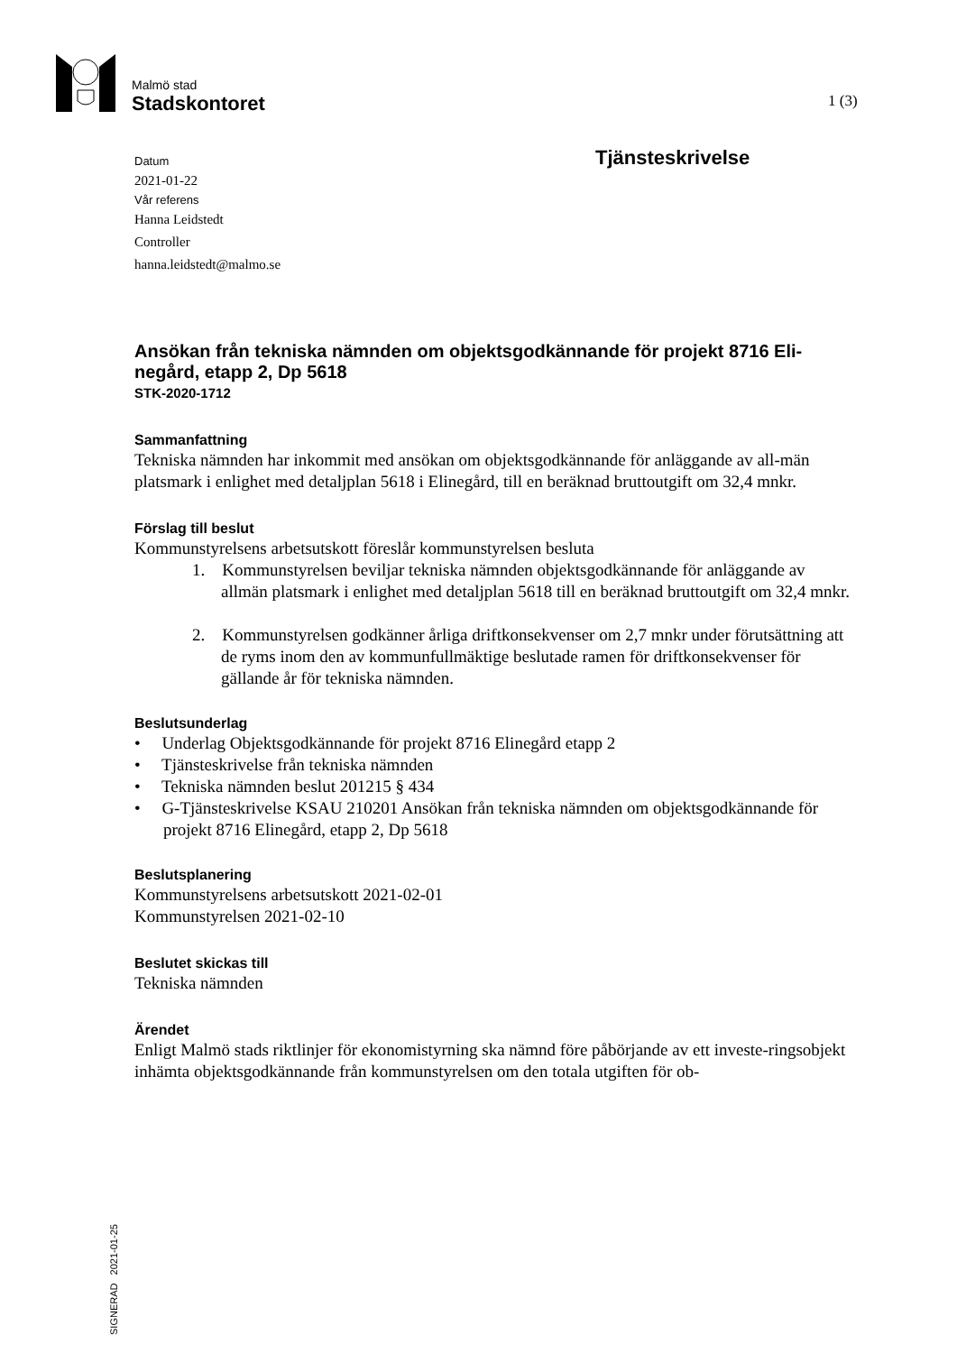Malmö stad
Stadskontoret
1 (3)
Tjänsteskrivelse
Datum
2021-01-22
Vår referens
Hanna Leidstedt
Controller
hanna.leidstedt@malmo.se
Ansökan från tekniska nämnden om objektsgodkännande för projekt 8716 Eli-negård, etapp 2, Dp 5618
STK-2020-1712
Sammanfattning
Tekniska nämnden har inkommit med ansökan om objektsgodkännande för anläggande av all-män platsmark i enlighet med detaljplan 5618 i Elinegård, till en beräknad bruttoutgift om 32,4 mnkr.
Förslag till beslut
Kommunstyrelsens arbetsutskott föreslår kommunstyrelsen besluta
1. Kommunstyrelsen beviljar tekniska nämnden objektsgodkännande för anläggande av allmän platsmark i enlighet med detaljplan 5618 till en beräknad bruttoutgift om 32,4 mnkr.
2. Kommunstyrelsen godkänner årliga driftkonsekvenser om 2,7 mnkr under förutsättning att de ryms inom den av kommunfullmäktige beslutade ramen för driftkonsekvenser för gällande år för tekniska nämnden.
Beslutsunderlag
• Underlag Objektsgodkännande för projekt 8716 Elinegård etapp 2
• Tjänsteskrivelse från tekniska nämnden
• Tekniska nämnden beslut 201215 § 434
• G-Tjänsteskrivelse KSAU 210201 Ansökan från tekniska nämnden om objektsgodkännande för projekt 8716 Elinegård, etapp 2, Dp 5618
Beslutsplanering
Kommunstyrelsens arbetsutskott 2021-02-01
Kommunstyrelsen 2021-02-10
Beslutet skickas till
Tekniska nämnden
Ärendet
Enligt Malmö stads riktlinjer för ekonomistyrning ska nämnd före påbörjande av ett investe-ringsobjekt inhämta objektsgodkännande från kommunstyrelsen om den totala utgiften för ob-
SIGNERAD 2021-01-25